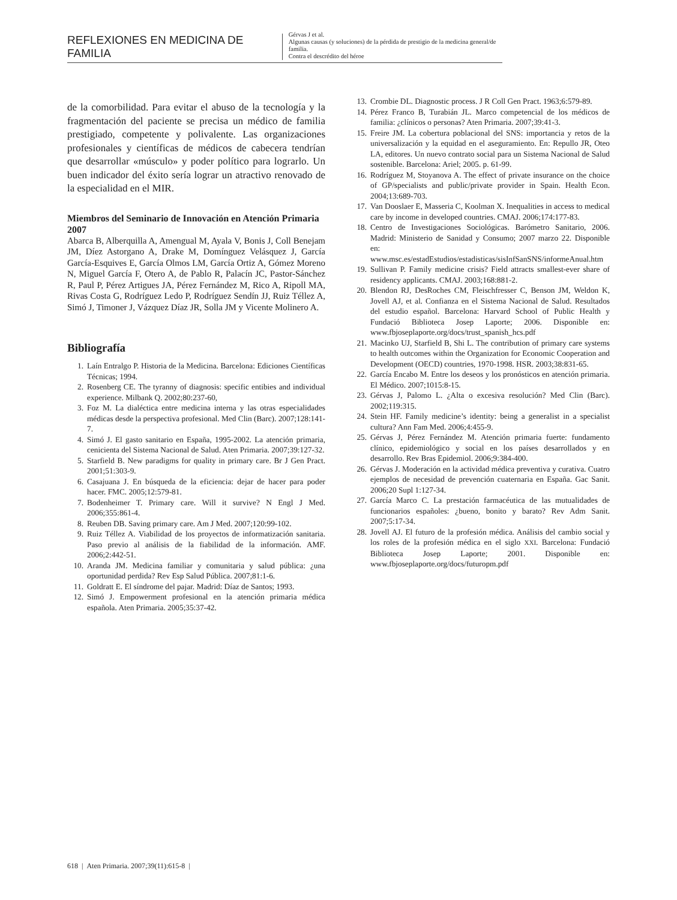REFLEXIONES EN MEDICINA DE FAMILIA
Gérvas J et al.
Algunas causas (y soluciones) de la pérdida de prestigio de la medicina general/de familia.
Contra el descrédito del héroe
de la comorbilidad. Para evitar el abuso de la tecnología y la fragmentación del paciente se precisa un médico de familia prestigiado, competente y polivalente. Las organizaciones profesionales y científicas de médicos de cabecera tendrían que desarrollar «músculo» y poder político para lograrlo. Un buen indicador del éxito sería lograr un atractivo renovado de la especialidad en el MIR.
Miembros del Seminario de Innovación en Atención Primaria 2007
Abarca B, Alberquilla A, Amengual M, Ayala V, Bonis J, Coll Benejam JM, Díez Astorgano A, Drake M, Domínguez Velásquez J, García García-Esquives E, García Olmos LM, García Ortiz A, Gómez Moreno N, Miguel García F, Otero A, de Pablo R, Palacín JC, Pastor-Sánchez R, Paul P, Pérez Artigues JA, Pérez Fernández M, Rico A, Ripoll MA, Rivas Costa G, Rodríguez Ledo P, Rodríguez Sendín JJ, Ruiz Téllez A, Simó J, Timoner J, Vázquez Díaz JR, Solla JM y Vicente Molinero A.
Bibliografía
1. Laín Entralgo P. Historia de la Medicina. Barcelona: Ediciones Científicas Técnicas; 1994.
2. Rosenberg CE. The tyranny of diagnosis: specific entibies and individual experience. Milbank Q. 2002;80:237-60,
3. Foz M. La dialéctica entre medicina interna y las otras especialidades médicas desde la perspectiva profesional. Med Clin (Barc). 2007;128:141-7.
4. Simó J. El gasto sanitario en España, 1995-2002. La atención primaria, cenicienta del Sistema Nacional de Salud. Aten Primaria. 2007;39:127-32.
5. Starfield B. New paradigms for quality in primary care. Br J Gen Pract. 2001;51:303-9.
6. Casajuana J. En búsqueda de la eficiencia: dejar de hacer para poder hacer. FMC. 2005;12:579-81.
7. Bodenheimer T. Primary care. Will it survive? N Engl J Med. 2006;355:861-4.
8. Reuben DB. Saving primary care. Am J Med. 2007;120:99-102.
9. Ruiz Téllez A. Viabilidad de los proyectos de informatización sanitaria. Paso previo al análisis de la fiabilidad de la información. AMF. 2006;2:442-51.
10. Aranda JM. Medicina familiar y comunitaria y salud pública: ¿una oportunidad perdida? Rev Esp Salud Pública. 2007;81:1-6.
11. Goldratt E. El síndrome del pajar. Madrid: Díaz de Santos; 1993.
12. Simó J. Empowerment profesional en la atención primaria médica española. Aten Primaria. 2005;35:37-42.
13. Crombie DL. Diagnostic process. J R Coll Gen Pract. 1963;6:579-89.
14. Pérez Franco B, Turabián JL. Marco competencial de los médicos de familia: ¿clínicos o personas? Aten Primaria. 2007;39:41-3.
15. Freire JM. La cobertura poblacional del SNS: importancia y retos de la universalización y la equidad en el aseguramiento. En: Repullo JR, Oteo LA, editores. Un nuevo contrato social para un Sistema Nacional de Salud sostenible. Barcelona: Ariel; 2005. p. 61-99.
16. Rodríguez M, Stoyanova A. The effect of private insurance on the choice of GP/specialists and public/private provider in Spain. Health Econ. 2004;13:689-703.
17. Van Dooslaer E, Masseria C, Koolman X. Inequalities in access to medical care by income in developed countries. CMAJ. 2006;174:177-83.
18. Centro de Investigaciones Sociológicas. Barómetro Sanitario, 2006. Madrid: Ministerio de Sanidad y Consumo; 2007 marzo 22. Disponible en: www.msc.es/estadEstudios/estadisticas/sisInfSanSNS/informeAnual.htm
19. Sullivan P. Family medicine crisis? Field attracts smallest-ever share of residency applicants. CMAJ. 2003;168:881-2.
20. Blendon RJ, DesRoches CM, Fleischfresser C, Benson JM, Weldon K, Jovell AJ, et al. Confianza en el Sistema Nacional de Salud. Resultados del estudio español. Barcelona: Harvard School of Public Health y Fundació Biblioteca Josep Laporte; 2006. Disponible en: www.fbjoseplaporte.org/docs/trust_spanish_hcs.pdf
21. Macinko UJ, Starfield B, Shi L. The contribution of primary care systems to health outcomes within the Organization for Economic Cooperation and Development (OECD) countries, 1970-1998. HSR. 2003;38:831-65.
22. García Encabo M. Entre los deseos y los pronósticos en atención primaria. El Médico. 2007;1015:8-15.
23. Gérvas J, Palomo L. ¿Alta o excesiva resolución? Med Clin (Barc). 2002;119:315.
24. Stein HF. Family medicine’s identity: being a generalist in a specialist cultura? Ann Fam Med. 2006;4:455-9.
25. Gérvas J, Pérez Fernández M. Atención primaria fuerte: fundamento clínico, epidemiológico y social en los países desarrollados y en desarrollo. Rev Bras Epidemiol. 2006;9:384-400.
26. Gérvas J. Moderación en la actividad médica preventiva y curativa. Cuatro ejemplos de necesidad de prevención cuaternaria en España. Gac Sanit. 2006;20 Supl 1:127-34.
27. García Marco C. La prestación farmacéutica de las mutualidades de funcionarios españoles: ¿bueno, bonito y barato? Rev Adm Sanit. 2007;5:17-34.
28. Jovell AJ. El futuro de la profesión médica. Análisis del cambio social y los roles de la profesión médica en el siglo XXI. Barcelona: Fundació Biblioteca Josep Laporte; 2001. Disponible en: www.fbjoseplaporte.org/docs/futuropm.pdf
618 | Aten Primaria. 2007;39(11):615-8 |